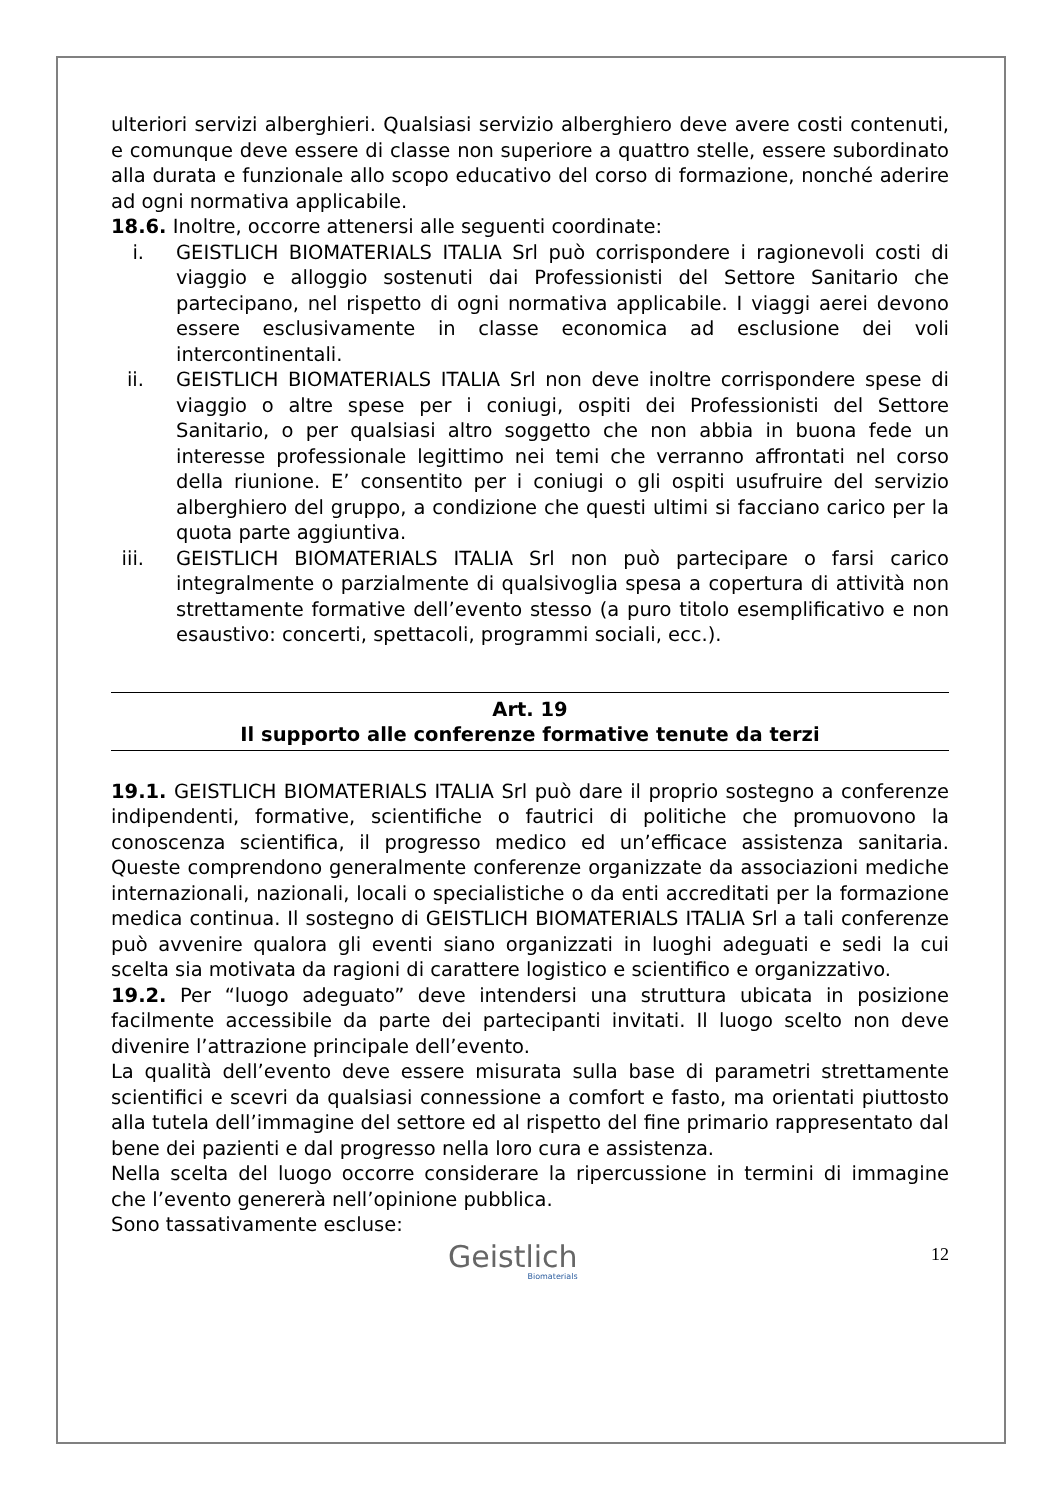ulteriori servizi alberghieri. Qualsiasi servizio alberghiero deve avere costi contenuti, e comunque deve essere di classe non superiore a quattro stelle, essere subordinato alla durata e funzionale allo scopo educativo del corso di formazione, nonché aderire ad ogni normativa applicabile.
18.6. Inoltre, occorre attenersi alle seguenti coordinate:
i. GEISTLICH BIOMATERIALS ITALIA Srl può corrispondere i ragionevoli costi di viaggio e alloggio sostenuti dai Professionisti del Settore Sanitario che partecipano, nel rispetto di ogni normativa applicabile. I viaggi aerei devono essere esclusivamente in classe economica ad esclusione dei voli intercontinentali.
ii. GEISTLICH BIOMATERIALS ITALIA Srl non deve inoltre corrispondere spese di viaggio o altre spese per i coniugi, ospiti dei Professionisti del Settore Sanitario, o per qualsiasi altro soggetto che non abbia in buona fede un interesse professionale legittimo nei temi che verranno affrontati nel corso della riunione. E’ consentito per i coniugi o gli ospiti usufruire del servizio alberghiero del gruppo, a condizione che questi ultimi si facciano carico per la quota parte aggiuntiva.
iii. GEISTLICH BIOMATERIALS ITALIA Srl non può partecipare o farsi carico integralmente o parzialmente di qualsivoglia spesa a copertura di attività non strettamente formative dell’evento stesso (a puro titolo esemplificativo e non esaustivo: concerti, spettacoli, programmi sociali, ecc.).
Art. 19
Il supporto alle conferenze formative tenute da terzi
19.1. GEISTLICH BIOMATERIALS ITALIA Srl può dare il proprio sostegno a conferenze indipendenti, formative, scientifiche o fautrici di politiche che promuovono la conoscenza scientifica, il progresso medico ed un’efficace assistenza sanitaria. Queste comprendono generalmente conferenze organizzate da associazioni mediche internazionali, nazionali, locali o specialistiche o da enti accreditati per la formazione medica continua. Il sostegno di GEISTLICH BIOMATERIALS ITALIA Srl a tali conferenze può avvenire qualora gli eventi siano organizzati in luoghi adeguati e sedi la cui scelta sia motivata da ragioni di carattere logistico e scientifico e organizzativo.
19.2. Per “luogo adeguato” deve intendersi una struttura ubicata in posizione facilmente accessibile da parte dei partecipanti invitati. Il luogo scelto non deve divenire l’attrazione principale dell’evento.
La qualità dell’evento deve essere misurata sulla base di parametri strettamente scientifici e scevri da qualsiasi connessione a comfort e fasto, ma orientati piuttosto alla tutela dell’immagine del settore ed al rispetto del fine primario rappresentato dal bene dei pazienti e dal progresso nella loro cura e assistenza.
Nella scelta del luogo occorre considerare la ripercussione in termini di immagine che l’evento genererà nell’opinione pubblica.
Sono tassativamente escluse:
Geistlich
Biomaterials
12